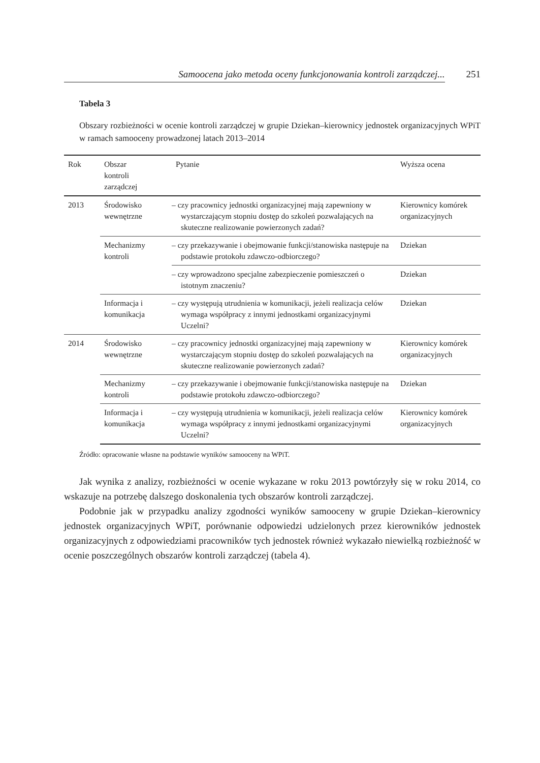Samoocena jako metoda oceny funkcjonowania kontroli zarządczej... 251
Tabela 3
Obszary rozbieżności w ocenie kontroli zarządczej w grupie Dziekan–kierownicy jednostek organizacyjnych WPiT w ramach samooceny prowadzonej latach 2013–2014
| Rok | Obszar kontroli zarządczej | Pytanie | Wyższa ocena |
| --- | --- | --- | --- |
| 2013 | Środowisko wewnętrzne | – czy pracownicy jednostki organizacyjnej mają zapewniony w wystarczającym stopniu dostęp do szkoleń pozwalających na skuteczne realizowanie powierzonych zadań? | Kierownicy komórek organizacyjnych |
| | Mechanizmy kontroli | – czy przekazywanie i obejmowanie funkcji/stanowiska następuje na podstawie protokołu zdawczo-odbiorczego? | Dziekan |
| | | – czy wprowadzono specjalne zabezpieczenie pomieszczeń o istotnym znaczeniu? | Dziekan |
| | Informacja i komunikacja | – czy występują utrudnienia w komunikacji, jeżeli realizacja celów wymaga współpracy z innymi jednostkami organizacyjnymi Uczelni? | Dziekan |
| 2014 | Środowisko wewnętrzne | – czy pracownicy jednostki organizacyjnej mają zapewniony w wystarczającym stopniu dostęp do szkoleń pozwalających na skuteczne realizowanie powierzonych zadań? | Kierownicy komórek organizacyjnych |
| | Mechanizmy kontroli | – czy przekazywanie i obejmowanie funkcji/stanowiska następuje na podstawie protokołu zdawczo-odbiorczego? | Dziekan |
| | Informacja i komunikacja | – czy występują utrudnienia w komunikacji, jeżeli realizacja celów wymaga współpracy z innymi jednostkami organizacyjnymi Uczelni? | Kierownicy komórek organizacyjnych |
Źródło: opracowanie własne na podstawie wyników samooceny na WPiT.
Jak wynika z analizy, rozbieżności w ocenie wykazane w roku 2013 powtórzyły się w roku 2014, co wskazuje na potrzebę dalszego doskonalenia tych obszarów kontroli zarządczej.
Podobnie jak w przypadku analizy zgodności wyników samooceny w grupie Dziekan–kierownicy jednostek organizacyjnych WPiT, porównanie odpowiedzi udzielonych przez kierowników jednostek organizacyjnych z odpowiedziami pracowników tych jednostek również wykazało niewielką rozbieżność w ocenie poszczególnych obszarów kontroli zarządczej (tabela 4).